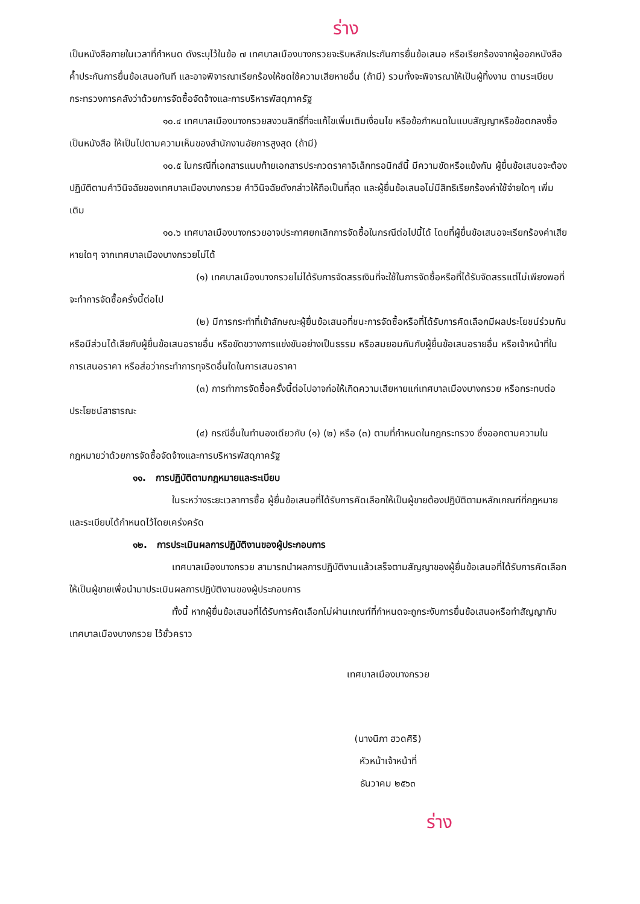ร่าง
เป็นหนังสือภายในเวลาที่กำหนด ดังระบุไว้ในข้อ ๗ เทศบาลเมืองบางกรวยจะริบหลักประกันการยื่นข้อเสนอ หรือเรียกร้องจากผู้ออกหนังสือค้ำประกันการยื่นข้อเสนอทันที และอาจพิจารณาเรียกร้องให้ชดใช้ความเสียหายอื่น (ถ้ามี) รวมทั้งจะพิจารณาให้เป็นผู้ทิ้งงาน ตามระเบียบกระทรวงการคลังว่าด้วยการจัดซื้อจัดจ้างและการบริหารพัสดุภาครัฐ
๑๐.๔ เทศบาลเมืองบางกรวยสงวนสิทธิ์ที่จะแก้ไขเพิ่มเติมเงื่อนไข หรือข้อกำหนดในแบบสัญญาหรือข้อตกลงซื้อเป็นหนังสือ ให้เป็นไปตามความเห็นของสำนักงานอัยการสูงสุด (ถ้ามี)
๑๐.๕ ในกรณีที่เอกสารแนบท้ายเอกสารประกวดราคาอิเล็กทรอนิกส์นี้ มีความขัดหรือแย้งกัน ผู้ยื่นข้อเสนอจะต้องปฏิบัติตามคำวินิจฉัยของเทศบาลเมืองบางกรวย คำวินิจฉัยดังกล่าวให้ถือเป็นที่สุด และผู้ยื่นข้อเสนอไม่มีสิทธิเรียกร้องค่าใช้จ่ายใดๆ เพิ่มเติม
๑๐.๖ เทศบาลเมืองบางกรวยอาจประกาศยกเลิกการจัดซื้อในกรณีต่อไปนี้ได้ โดยที่ผู้ยื่นข้อเสนอจะเรียกร้องค่าเสียหายใดๆ จากเทศบาลเมืองบางกรวยไม่ได้
(๑) เทศบาลเมืองบางกรวยไม่ได้รับการจัดสรรเงินที่จะใช้ในการจัดซื้อหรือที่ได้รับจัดสรรแต่ไม่เพียงพอที่จะทำการจัดซื้อครั้งนี้ต่อไป
(๒) มีการกระทำที่เข้าลักษณะผู้ยื่นข้อเสนอที่ชนะการจัดซื้อหรือที่ได้รับการคัดเลือกมีผลประโยชน์ร่วมกัน หรือมีส่วนได้เสียกับผู้ยื่นข้อเสนอรายอื่น หรือขัดขวางการแข่งขันอย่างเป็นธรรม หรือสมยอมกันกับผู้ยื่นข้อเสนอรายอื่น หรือเจ้าหน้าที่ในการเสนอราคา หรือส่อว่ากระทำการทุจริตอื่นใดในการเสนอราคา
(๓) การทำการจัดซื้อครั้งนี้ต่อไปอาจก่อให้เกิดความเสียหายแก่เทศบาลเมืองบางกรวย หรือกระทบต่อประโยชน์สาธารณะ
(๔) กรณีอื่นในทำนองเดียวกับ (๑) (๒) หรือ (๓) ตามที่กำหนดในกฎกระทรวง ซึ่งออกตามความในกฎหมายว่าด้วยการจัดซื้อจัดจ้างและการบริหารพัสดุภาครัฐ
๑๑. การปฏิบัติตามกฎหมายและระเบียบ
ในระหว่างระยะเวลาการซื้อ ผู้ยื่นข้อเสนอที่ได้รับการคัดเลือกให้เป็นผู้ขายต้องปฏิบัติตามหลักเกณฑ์ที่กฎหมายและระเบียบได้กำหนดไว้โดยเคร่งครัด
๑๒. การประเมินผลการปฏิบัติงานของผู้ประกอบการ
เทศบาลเมืองบางกรวย สามารถนำผลการปฏิบัติงานแล้วเสร็จตามสัญญาของผู้ยื่นข้อเสนอที่ได้รับการคัดเลือกให้เป็นผู้ขายเพื่อนำมาประเมินผลการปฏิบัติงานของผู้ประกอบการ
ทั้งนี้ หากผู้ยื่นข้อเสนอที่ได้รับการคัดเลือกไม่ผ่านเกณฑ์ที่กำหนดจะถูกระงับการยื่นข้อเสนอหรือทำสัญญากับเทศบาลเมืองบางกรวย ไว้ชั่วคราว
เทศบาลเมืองบางกรวย
(นางนิภา ฮวดศิริ)
หัวหน้าเจ้าหน้าที่
ธันวาคม ๒๕๖๓
ร่าง